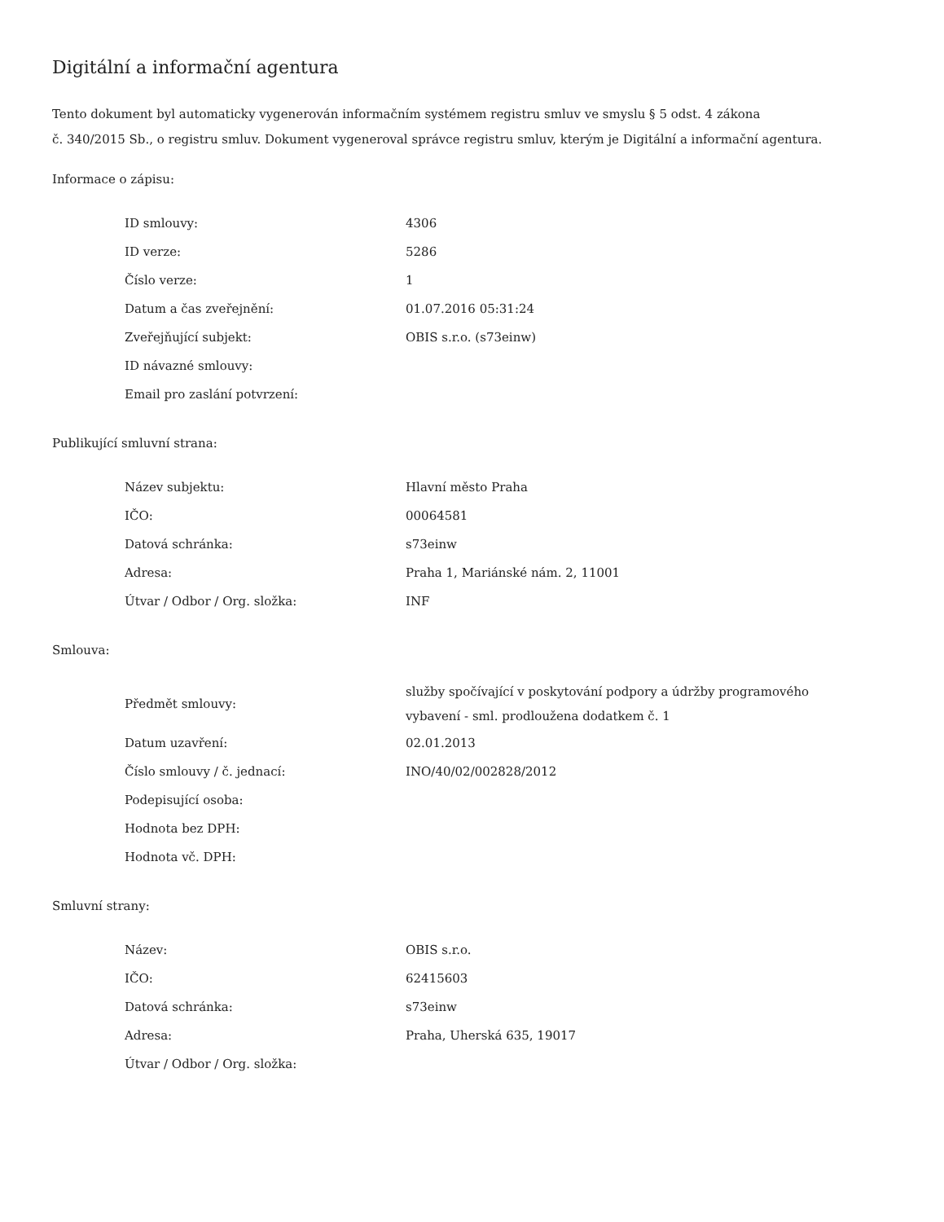Digitální a informační agentura
Tento dokument byl automaticky vygenerován informačním systémem registru smluv ve smyslu § 5 odst. 4 zákona
č. 340/2015 Sb., o registru smluv. Dokument vygeneroval správce registru smluv, kterým je Digitální a informační agentura.
Informace o zápisu:
| ID smlouvy: | 4306 |
| ID verze: | 5286 |
| Číslo verze: | 1 |
| Datum a čas zveřejnění: | 01.07.2016 05:31:24 |
| Zveřejňující subjekt: | OBIS s.r.o. (s73einw) |
| ID návazné smlouvy: | |
| Email pro zaslání potvrzení: | |
Publikující smluvní strana:
| Název subjektu: | Hlavní město Praha |
| IČO: | 00064581 |
| Datová schránka: | s73einw |
| Adresa: | Praha 1, Mariánské nám. 2, 11001 |
| Útvar / Odbor / Org. složka: | INF |
Smlouva:
| Předmět smlouvy: | služby spočívající v poskytování podpory a údržby programového vybavení - sml. prodloužena dodatkem č. 1 |
| Datum uzavření: | 02.01.2013 |
| Číslo smlouvy / č. jednací: | INO/40/02/002828/2012 |
| Podepisující osoba: | |
| Hodnota bez DPH: | |
| Hodnota vč. DPH: | |
Smluvní strany:
| Název: | OBIS s.r.o. |
| IČO: | 62415603 |
| Datová schránka: | s73einw |
| Adresa: | Praha, Uherská 635, 19017 |
| Útvar / Odbor / Org. složka: | |